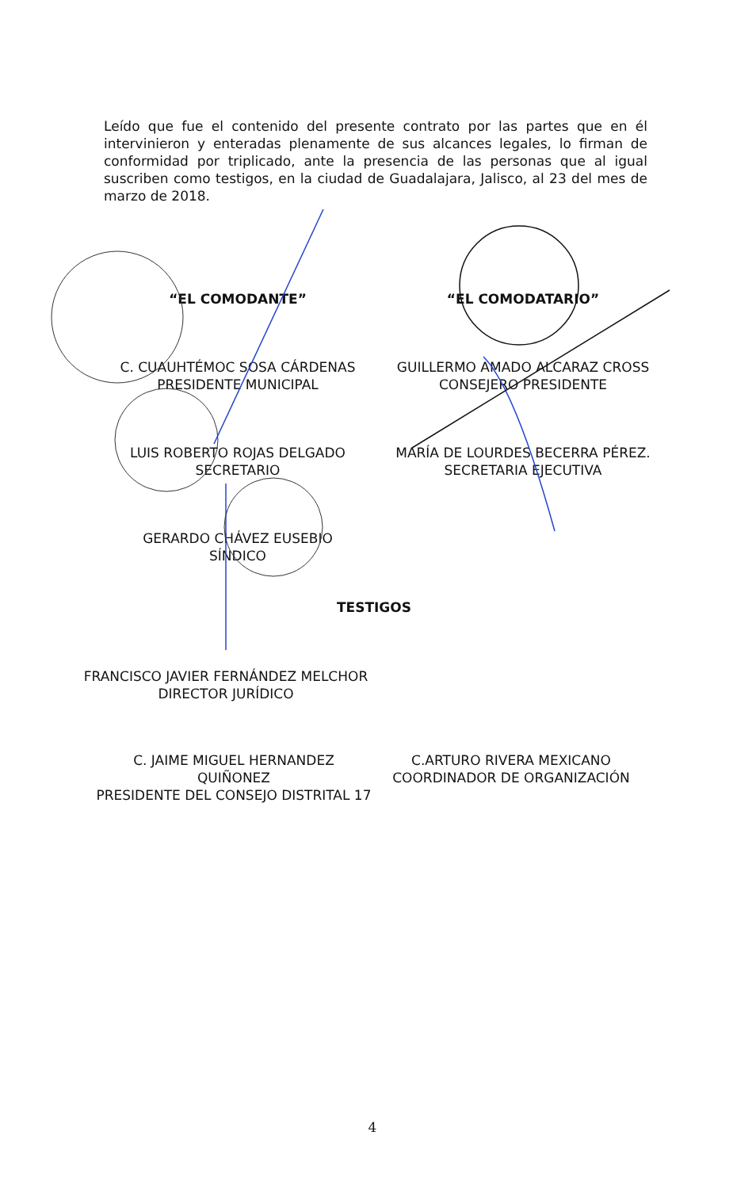Leído que fue el contenido del presente contrato por las partes que en él intervinieron y enteradas plenamente de sus alcances legales, lo firman de conformidad por triplicado, ante la presencia de las personas que al igual suscriben como testigos, en la ciudad de Guadalajara, Jalisco, al 23 del mes de marzo de 2018.
“EL COMODANTE” “EL COMODATARIO”
C. CUAUHTÉMOC SOSA CÁRDENAS
PRESIDENTE MUNICIPAL
GUILLERMO AMADO ALCARAZ CROSS
CONSEJERO PRESIDENTE
LUIS ROBERTO ROJAS DELGADO
SECRETARIO
MARÍA DE LOURDES BECERRA PÉREZ.
SECRETARIA EJECUTIVA
GERARDO CHÁVEZ EUSEBIO
SÍNDICO
TESTIGOS
FRANCISCO JAVIER FERNÁNDEZ MELCHOR
DIRECTOR JURÍDICO
C. JAIME MIGUEL HERNANDEZ QUIÑONEZ
PRESIDENTE DEL CONSEJO DISTRITAL 17
C.ARTURO RIVERA MEXICANO
COORDINADOR DE ORGANIZACIÓN
4